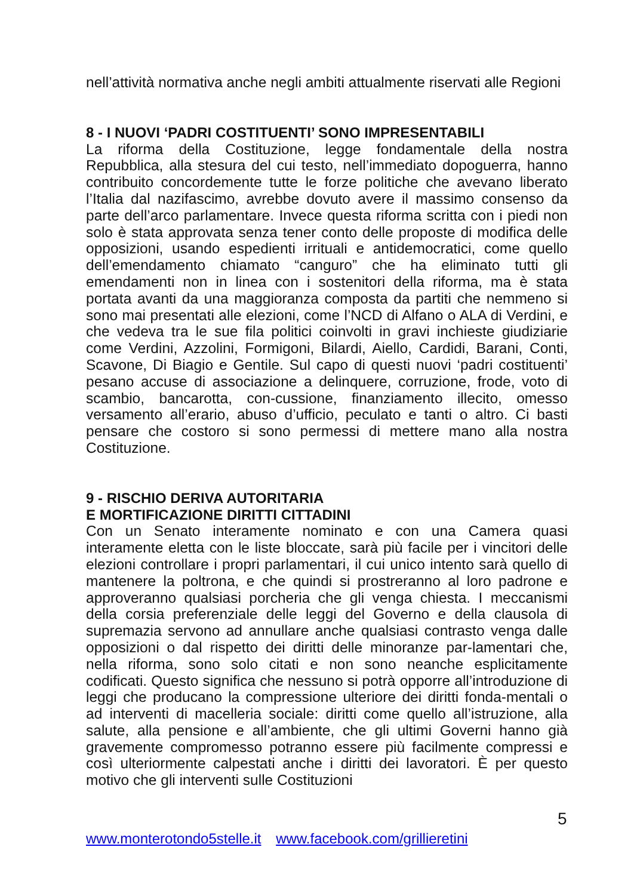nell’attività normativa anche negli ambiti attualmente riservati alle Regioni
8 - I NUOVI ‘PADRI COSTITUENTI’ SONO IMPRESENTABILI
La riforma della Costituzione, legge fondamentale della nostra Repubblica, alla stesura del cui testo, nell’immediato dopoguerra, hanno contribuito concordemente tutte le forze politiche che avevano liberato l’Italia dal nazifascimo, avrebbe dovuto avere il massimo consenso da parte dell’arco parlamentare. Invece questa riforma scritta con i piedi non solo è stata approvata senza tener conto delle proposte di modifica delle opposizioni, usando espedienti irrituali e antidemocratici, come quello dell’emendamento chiamato “canguro” che ha eliminato tutti gli emendamenti non in linea con i sostenitori della riforma, ma è stata portata avanti da una maggioranza composta da partiti che nemmeno si sono mai presentati alle elezioni, come l’NCD di Alfano o ALA di Verdini, e che vedeva tra le sue fila politici coinvolti in gravi inchieste giudiziarie come Verdini, Azzolini, Formigoni, Bilardi, Aiello, Cardidi, Barani, Conti, Scavone, Di Biagio e Gentile. Sul capo di questi nuovi ‘padri costituenti’ pesano accuse di associazione a delinquere, corruzione, frode, voto di scambio, bancarotta, con-cussione, finanziamento illecito, omesso versamento all’erario, abuso d’ufficio, peculato e tanti o altro. Ci basti pensare che costoro si sono permessi di mettere mano alla nostra Costituzione.
9 - RISCHIO DERIVA AUTORITARIA
E MORTIFICAZIONE DIRITTI CITTADINI
Con un Senato interamente nominato e con una Camera quasi interamente eletta con le liste bloccate, sarà più facile per i vincitori delle elezioni controllare i propri parlamentari, il cui unico intento sarà quello di mantenere la poltrona, e che quindi si prostreranno al loro padrone e approveranno qualsiasi porcheria che gli venga chiesta. I meccanismi della corsia preferenziale delle leggi del Governo e della clausola di supremazia servono ad annullare anche qualsiasi contrasto venga dalle opposizioni o dal rispetto dei diritti delle minoranze par-lamentari che, nella riforma, sono solo citati e non sono neanche esplicitamente codificati. Questo significa che nessuno si potrà opporre all’introduzione di leggi che producano la compressione ulteriore dei diritti fonda-mentali o ad interventi di macelleria sociale: diritti come quello all’istruzione, alla salute, alla pensione e all’ambiente, che gli ultimi Governi hanno già gravemente compromesso potranno essere più facilmente compressi e così ulteriormente calpestati anche i diritti dei lavoratori. È per questo motivo che gli interventi sulle Costituzioni
5
www.monterotondo5stelle.it www.facebook.com/grillieretini